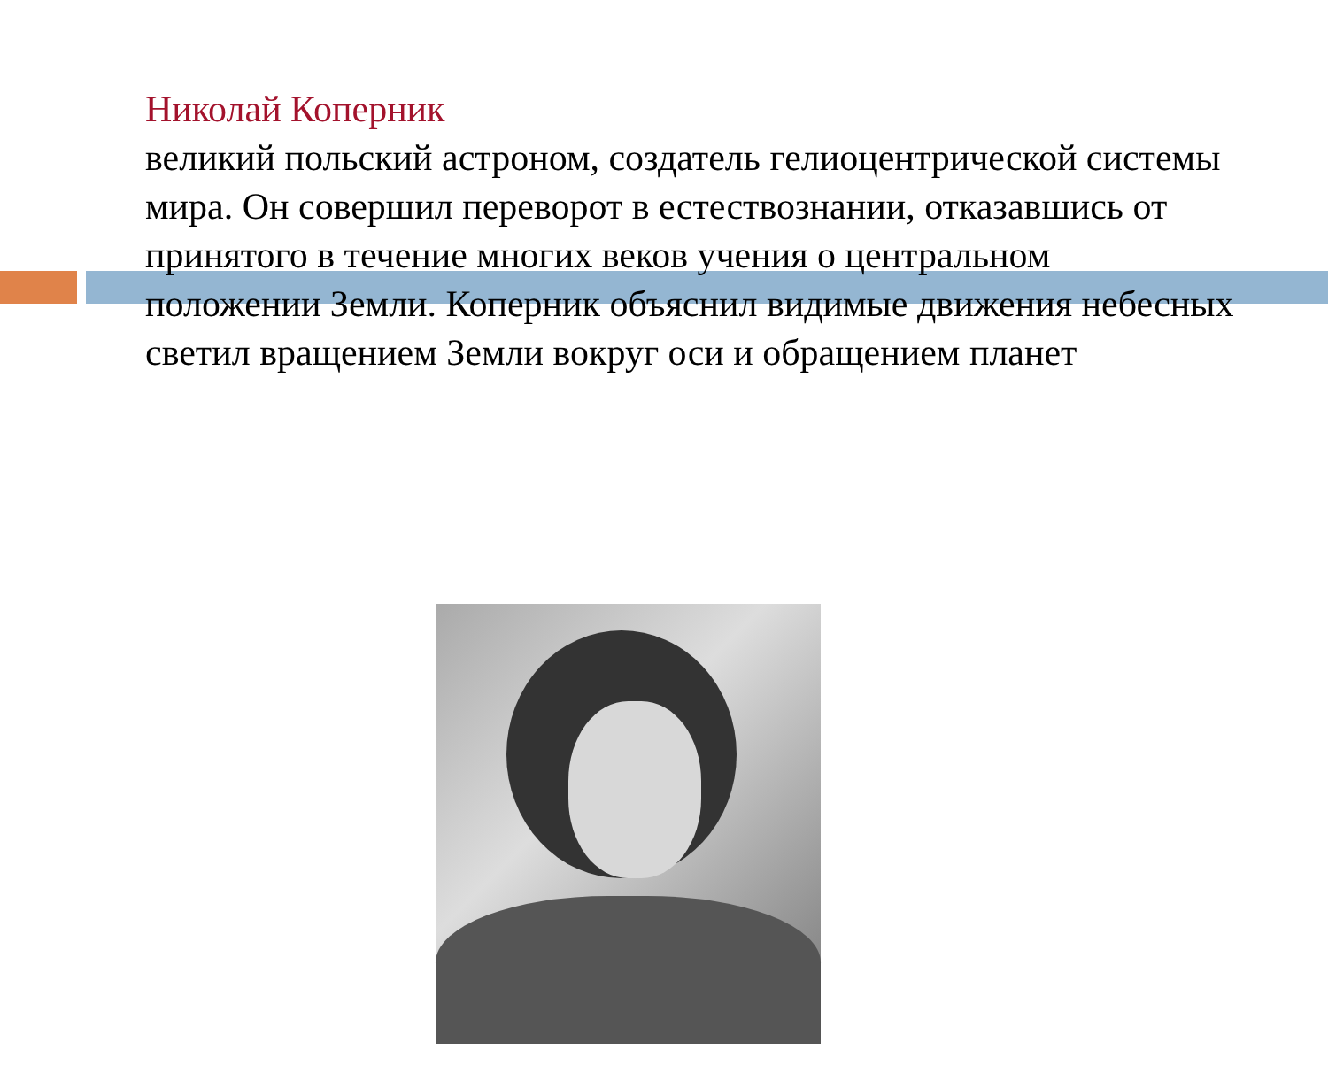Николай Коперник
великий польский астроном, создатель гелиоцентрической системы мира. Он совершил переворот в естествознании, отказавшись от принятого в течение многих веков учения о центральном положении Земли. Коперник объяснил видимые движения небесных светил вращением Земли вокруг оси и обращением планет